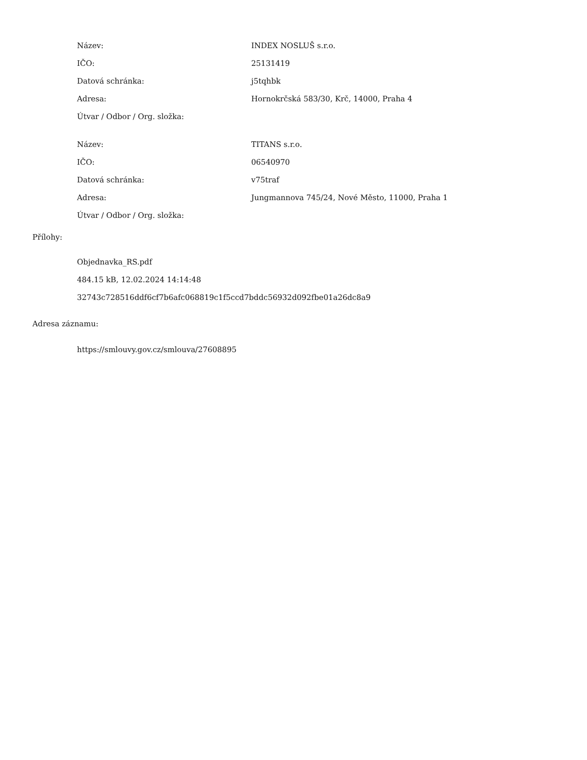| Název: | INDEX NOSLUŠ s.r.o. |
| IČO: | 25131419 |
| Datová schránka: | j5tqhbk |
| Adresa: | Hornokrčská 583/30, Krč, 14000, Praha 4 |
| Útvar / Odbor / Org. složka: | |
| Název: | TITANS s.r.o. |
| IČO: | 06540970 |
| Datová schránka: | v75traf |
| Adresa: | Jungmannova 745/24, Nové Město, 11000, Praha 1 |
| Útvar / Odbor / Org. složka: | |
Přílohy:
Objednavka_RS.pdf
484.15 kB, 12.02.2024 14:14:48
32743c728516ddf6cf7b6afc068819c1f5ccd7bddc56932d092fbe01a26dc8a9
Adresa záznamu:
https://smlouvy.gov.cz/smlouva/27608895